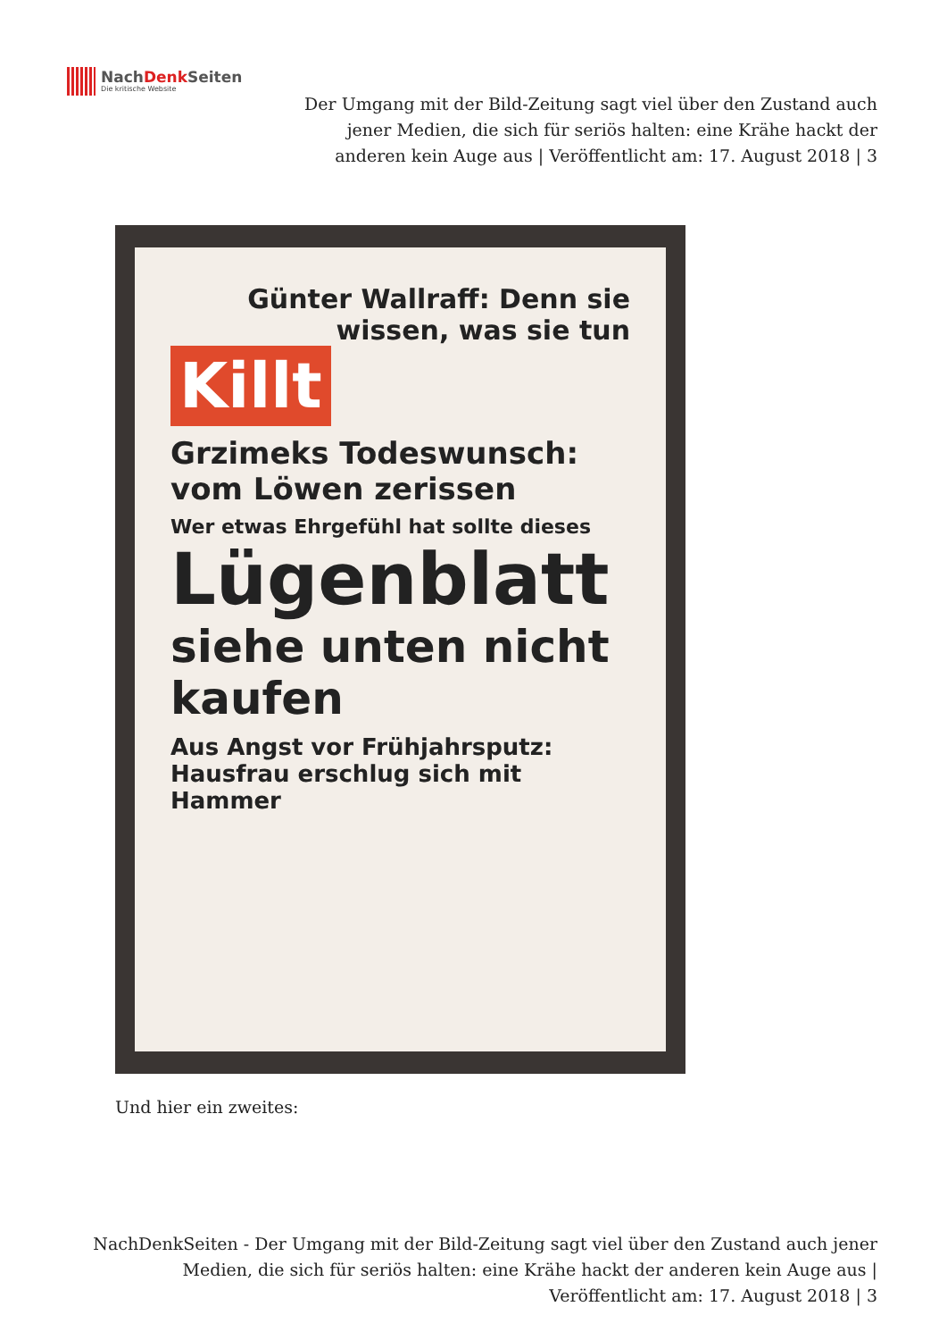NachDenk Seiten
Die kritische Website
Der Umgang mit der Bild-Zeitung sagt viel über den Zustand auch jener Medien, die sich für seriös halten: eine Krähe hackt der anderen kein Auge aus | Veröffentlicht am: 17. August 2018 | 3
Günter Wallraff: Denn sie wissen, was sie tun
Killt
Grzimeks Todeswunsch: vom Löwen zerissen
Wer etwas Ehrgefühl hat sollte dieses
Lügenblatt
siehe unten nicht kaufen
Aus Angst vor Frühjahrsputz: Hausfrau erschlug sich mit Hammer
Und hier ein zweites:
NachDenkSeiten - Der Umgang mit der Bild-Zeitung sagt viel über den Zustand auch jener Medien, die sich für seriös halten: eine Krähe hackt der anderen kein Auge aus | Veröffentlicht am: 17. August 2018 | 3